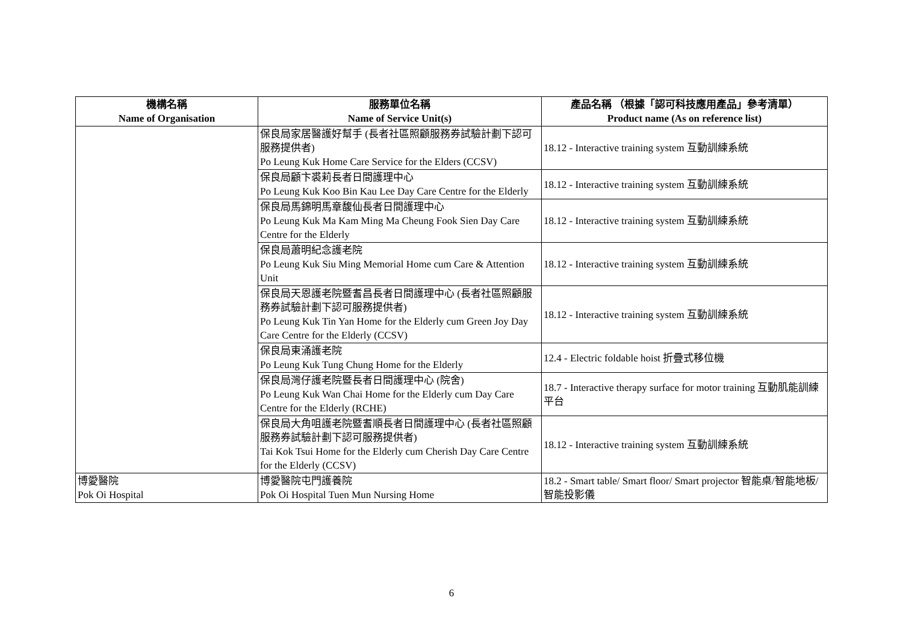| 機構名稱 Name of Organisation | 服務單位名稱 Name of Service Unit(s) | 產品名稱 （根據「認可科技應用產品」參考清單） Product name (As on reference list) |
| --- | --- | --- |
| | 保良局家居醫護好幫手 (長者社區照顧服務券試驗計劃下認可服務提供者) Po Leung Kuk Home Care Service for the Elders (CCSV) | 18.12 - Interactive training system 互動訓練系統 |
| | 保良局顧卞裘莉長者日間護理中心 Po Leung Kuk Koo Bin Kau Lee Day Care Centre for the Elderly | 18.12 - Interactive training system 互動訓練系統 |
| | 保良局馬錦明馬章馥仙長者日間護理中心 Po Leung Kuk Ma Kam Ming Ma Cheung Fook Sien Day Care Centre for the Elderly | 18.12 - Interactive training system 互動訓練系統 |
| | 保良局蕭明紀念護老院 Po Leung Kuk Siu Ming Memorial Home cum Care & Attention Unit | 18.12 - Interactive training system 互動訓練系統 |
| | 保良局天恩護老院暨耆昌長者日間護理中心 (長者社區照顧服務券試驗計劃下認可服務提供者) Po Leung Kuk Tin Yan Home for the Elderly cum Green Joy Day Care Centre for the Elderly (CCSV) | 18.12 - Interactive training system 互動訓練系統 |
| | 保良局東涌護老院 Po Leung Kuk Tung Chung Home for the Elderly | 12.4 - Electric foldable hoist 折疊式移位機 |
| | 保良局灣仔護老院暨長者日間護理中心 (院舍) Po Leung Kuk Wan Chai Home for the Elderly cum Day Care Centre for the Elderly (RCHE) | 18.7 - Interactive therapy surface for motor training 互動肌能訓練平台 |
| | 保良局大角咀護老院暨耆順長者日間護理中心 (長者社區照顧服務券試驗計劃下認可服務提供者) Tai Kok Tsui Home for the Elderly cum Cherish Day Care Centre for the Elderly (CCSV) | 18.12 - Interactive training system 互動訓練系統 |
| 博愛醫院 Pok Oi Hospital | 博愛醫院屯門護養院 Pok Oi Hospital Tuen Mun Nursing Home | 18.2 - Smart table/ Smart floor/ Smart projector 智能桌/智能地板/智能投影儀 |
6